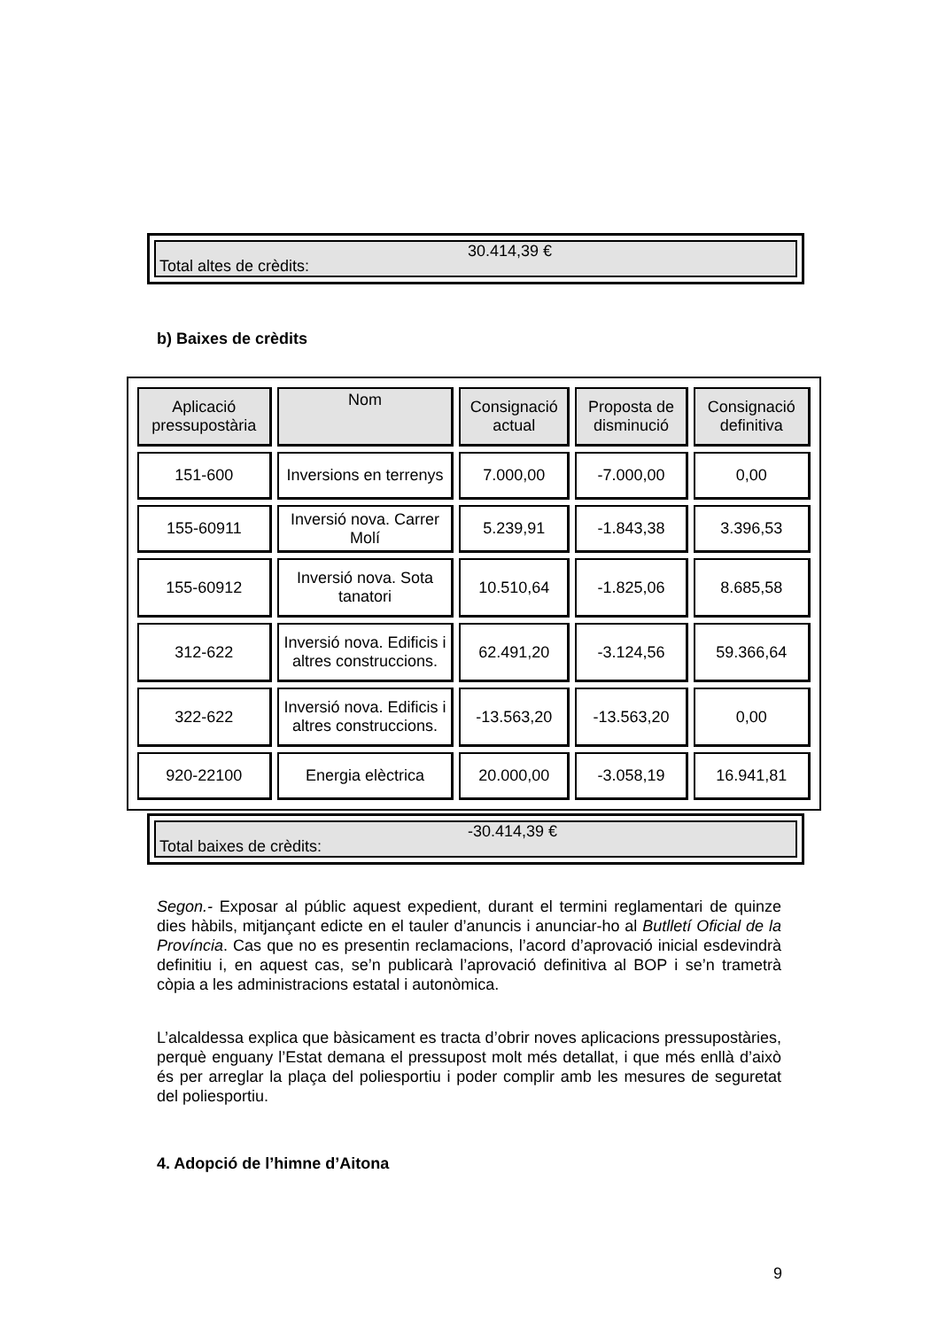| Total altes de crèdits: | 30.414,39 € |
b) Baixes de crèdits
| Aplicació pressupostària | Nom | Consignació actual | Proposta de disminució | Consignació definitiva |
| --- | --- | --- | --- | --- |
| 151-600 | Inversions en terrenys | 7.000,00 | -7.000,00 | 0,00 |
| 155-60911 | Inversió nova. Carrer Molí | 5.239,91 | -1.843,38 | 3.396,53 |
| 155-60912 | Inversió nova. Sota tanatori | 10.510,64 | -1.825,06 | 8.685,58 |
| 312-622 | Inversió nova. Edificis i altres construccions. | 62.491,20 | -3.124,56 | 59.366,64 |
| 322-622 | Inversió nova. Edificis i altres construccions. | -13.563,20 | -13.563,20 | 0,00 |
| 920-22100 | Energia elèctrica | 20.000,00 | -3.058,19 | 16.941,81 |
| Total baixes de crèdits: | -30.414,39 € |
Segon.- Exposar al públic aquest expedient, durant el termini reglamentari de quinze dies hàbils, mitjançant edicte en el tauler d’anuncis i anunciar-ho al Butlletí Oficial de la Província. Cas que no es presentin reclamacions, l’acord d’aprovació inicial esdevindrà definitiu i, en aquest cas, se’n publicarà l’aprovació definitiva al BOP i se’n trametrà còpia a les administracions estatal i autonòmica.
L’alcaldessa explica que bàsicament es tracta d’obrir noves aplicacions pressupostàries, perquè enguany l’Estat demana el pressupost molt més detallat, i que més enllà d’això és per arreglar la plaça del poliesportiu i poder complir amb les mesures de seguretat del poliesportiu.
4. Adopció de l’himne d’Aitona
9